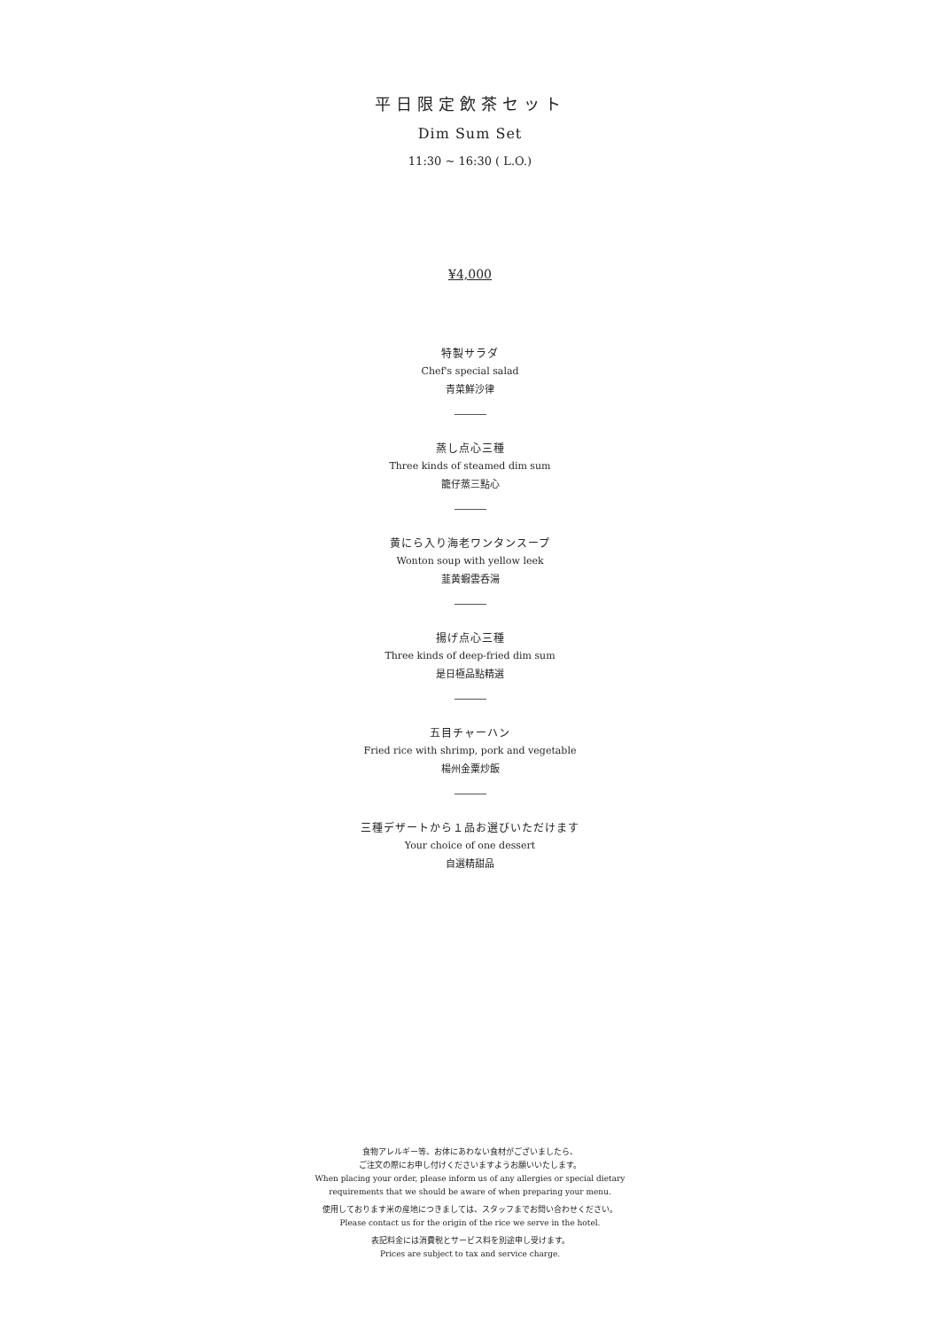平日限定飲茶セット
Dim Sum Set
11:30 ~ 16:30 ( L.O.)
¥4,000
特製サラダ
Chef's special salad
青菜鮮沙律
蒸し点心三種
Three kinds of steamed dim sum
籠仔蒸三點心
黄にら入り海老ワンタンスープ
Wonton soup with yellow leek
韮黄蝦雲呑湯
揚げ点心三種
Three kinds of deep-fried dim sum
是日極品點精選
五目チャーハン
Fried rice with shrimp, pork and vegetable
楊州金粟炒飯
三種デザートから１品お選びいただけます
Your choice of one dessert
自選精甜品
食物アレルギー等、お体にあわない食材がございましたら、
ご注文の際にお申し付けくださいますようお願いいたします。
When placing your order, please inform us of any allergies or special dietary
requirements that we should be aware of when preparing your menu.
使用しております米の産地につきましては、スタッフまでお問い合わせください。
Please contact us for the origin of the rice we serve in the hotel.
表記料金には消費税とサービス料を別途申し受けます。
Prices are subject to tax and service charge.